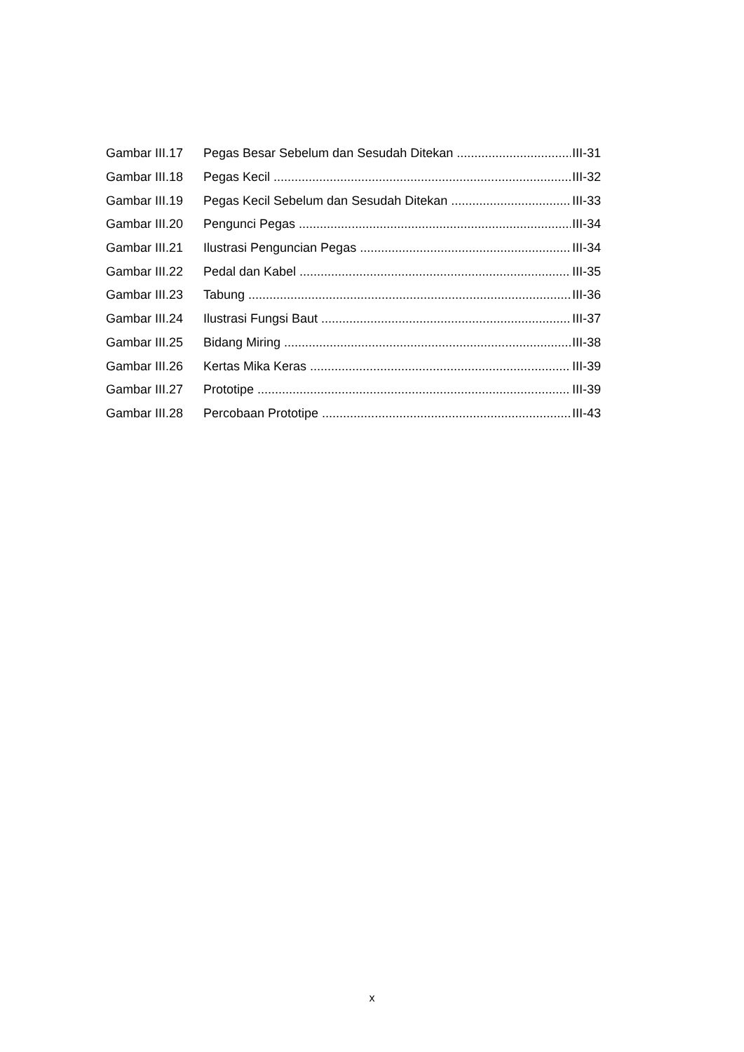Gambar III.17 Pegas Besar Sebelum dan Sesudah Ditekan III-31
Gambar III.18 Pegas Kecil III-32
Gambar III.19 Pegas Kecil Sebelum dan Sesudah Ditekan III-33
Gambar III.20 Pengunci Pegas III-34
Gambar III.21 Ilustrasi Penguncian Pegas III-34
Gambar III.22 Pedal dan Kabel III-35
Gambar III.23 Tabung III-36
Gambar III.24 Ilustrasi Fungsi Baut III-37
Gambar III.25 Bidang Miring III-38
Gambar III.26 Kertas Mika Keras III-39
Gambar III.27 Prototipe III-39
Gambar III.28 Percobaan Prototipe III-43
x